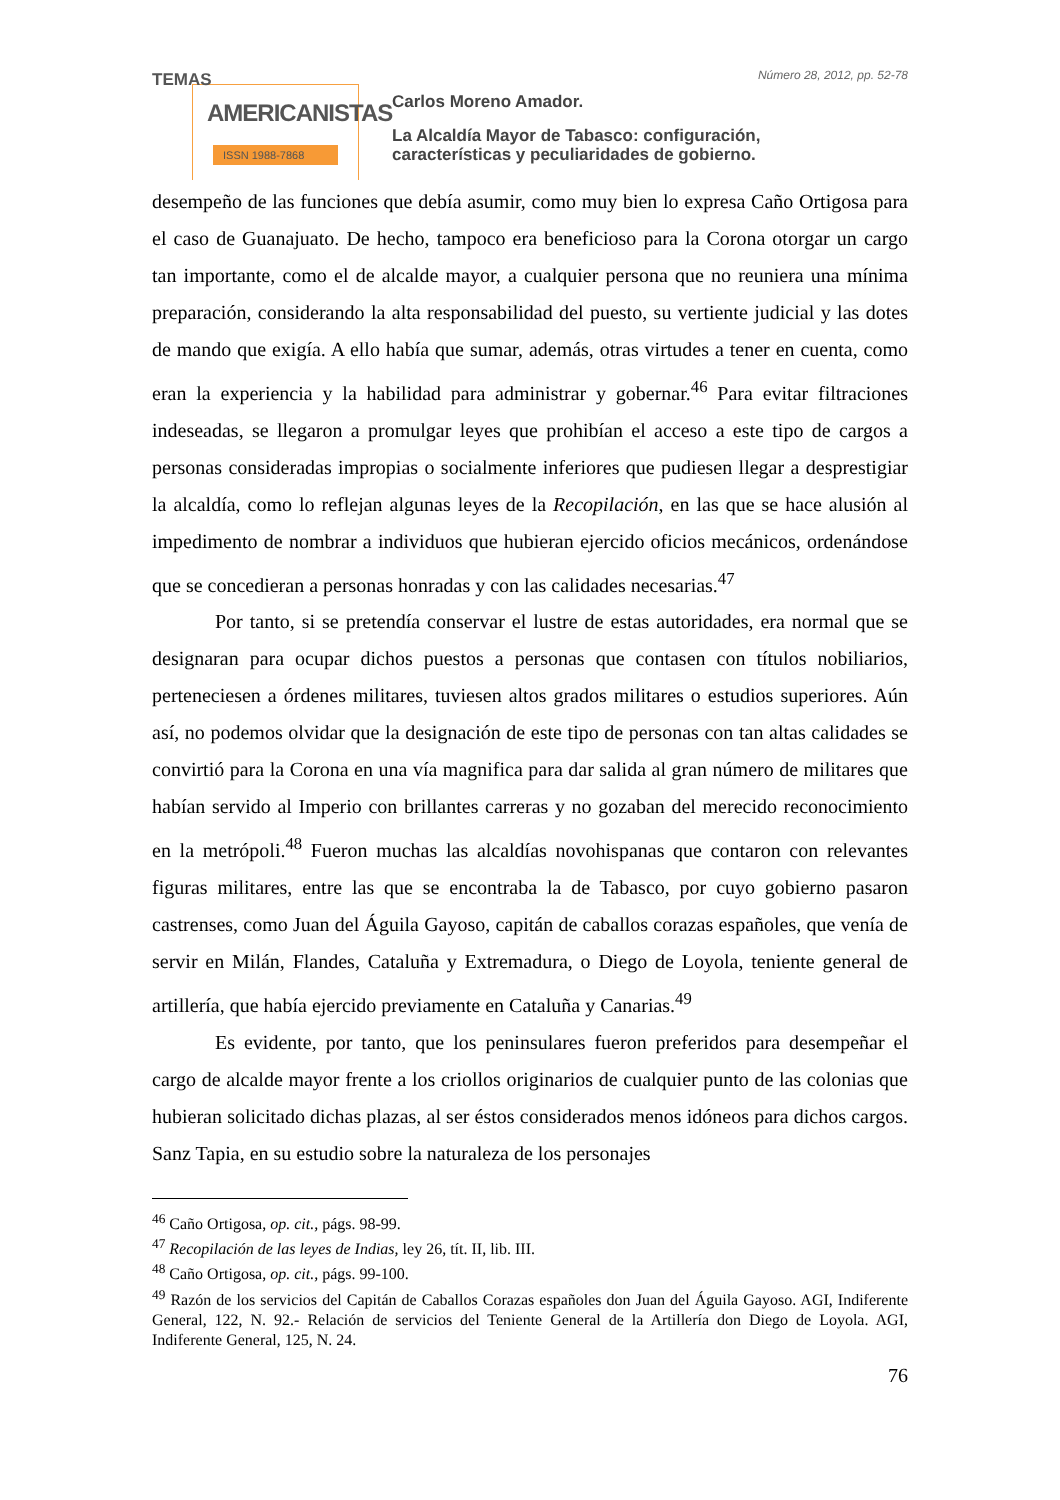TEMAS
AMERICANISTAS
ISSN 1988-7868
Número 28, 2012, pp. 52-78
Carlos Moreno Amador.
La Alcaldía Mayor de Tabasco: configuración,
características y peculiaridades de gobierno.
desempeño de las funciones que debía asumir, como muy bien lo expresa Caño Ortigosa para el caso de Guanajuato. De hecho, tampoco era beneficioso para la Corona otorgar un cargo tan importante, como el de alcalde mayor, a cualquier persona que no reuniera una mínima preparación, considerando la alta responsabilidad del puesto, su vertiente judicial y las dotes de mando que exigía. A ello había que sumar, además, otras virtudes a tener en cuenta, como eran la experiencia y la habilidad para administrar y gobernar.<sup>46</sup> Para evitar filtraciones indeseadas, se llegaron a promulgar leyes que prohibían el acceso a este tipo de cargos a personas consideradas impropias o socialmente inferiores que pudiesen llegar a desprestigiar la alcaldía, como lo reflejan algunas leyes de la Recopilación, en las que se hace alusión al impedimento de nombrar a individuos que hubieran ejercido oficios mecánicos, ordenándose que se concedieran a personas honradas y con las calidades necesarias.<sup>47</sup>
Por tanto, si se pretendía conservar el lustre de estas autoridades, era normal que se designaran para ocupar dichos puestos a personas que contasen con títulos nobiliarios, perteneciesen a órdenes militares, tuviesen altos grados militares o estudios superiores. Aún así, no podemos olvidar que la designación de este tipo de personas con tan altas calidades se convirtió para la Corona en una vía magnifica para dar salida al gran número de militares que habían servido al Imperio con brillantes carreras y no gozaban del merecido reconocimiento en la metrópoli.<sup>48</sup> Fueron muchas las alcaldías novohispanas que contaron con relevantes figuras militares, entre las que se encontraba la de Tabasco, por cuyo gobierno pasaron castrenses, como Juan del Águila Gayoso, capitán de caballos corazas españoles, que venía de servir en Milán, Flandes, Cataluña y Extremadura, o Diego de Loyola, teniente general de artillería, que había ejercido previamente en Cataluña y Canarias.<sup>49</sup>
Es evidente, por tanto, que los peninsulares fueron preferidos para desempeñar el cargo de alcalde mayor frente a los criollos originarios de cualquier punto de las colonias que hubieran solicitado dichas plazas, al ser éstos considerados menos idóneos para dichos cargos. Sanz Tapia, en su estudio sobre la naturaleza de los personajes
<sup>46</sup> Caño Ortigosa, op. cit., págs. 98-99.
<sup>47</sup> Recopilación de las leyes de Indias, ley 26, tít. II, lib. III.
<sup>48</sup> Caño Ortigosa, op. cit., págs. 99-100.
<sup>49</sup> Razón de los servicios del Capitán de Caballos Corazas españoles don Juan del Águila Gayoso. AGI, Indiferente General, 122, N. 92.- Relación de servicios del Teniente General de la Artillería don Diego de Loyola. AGI, Indiferente General, 125, N. 24.
76